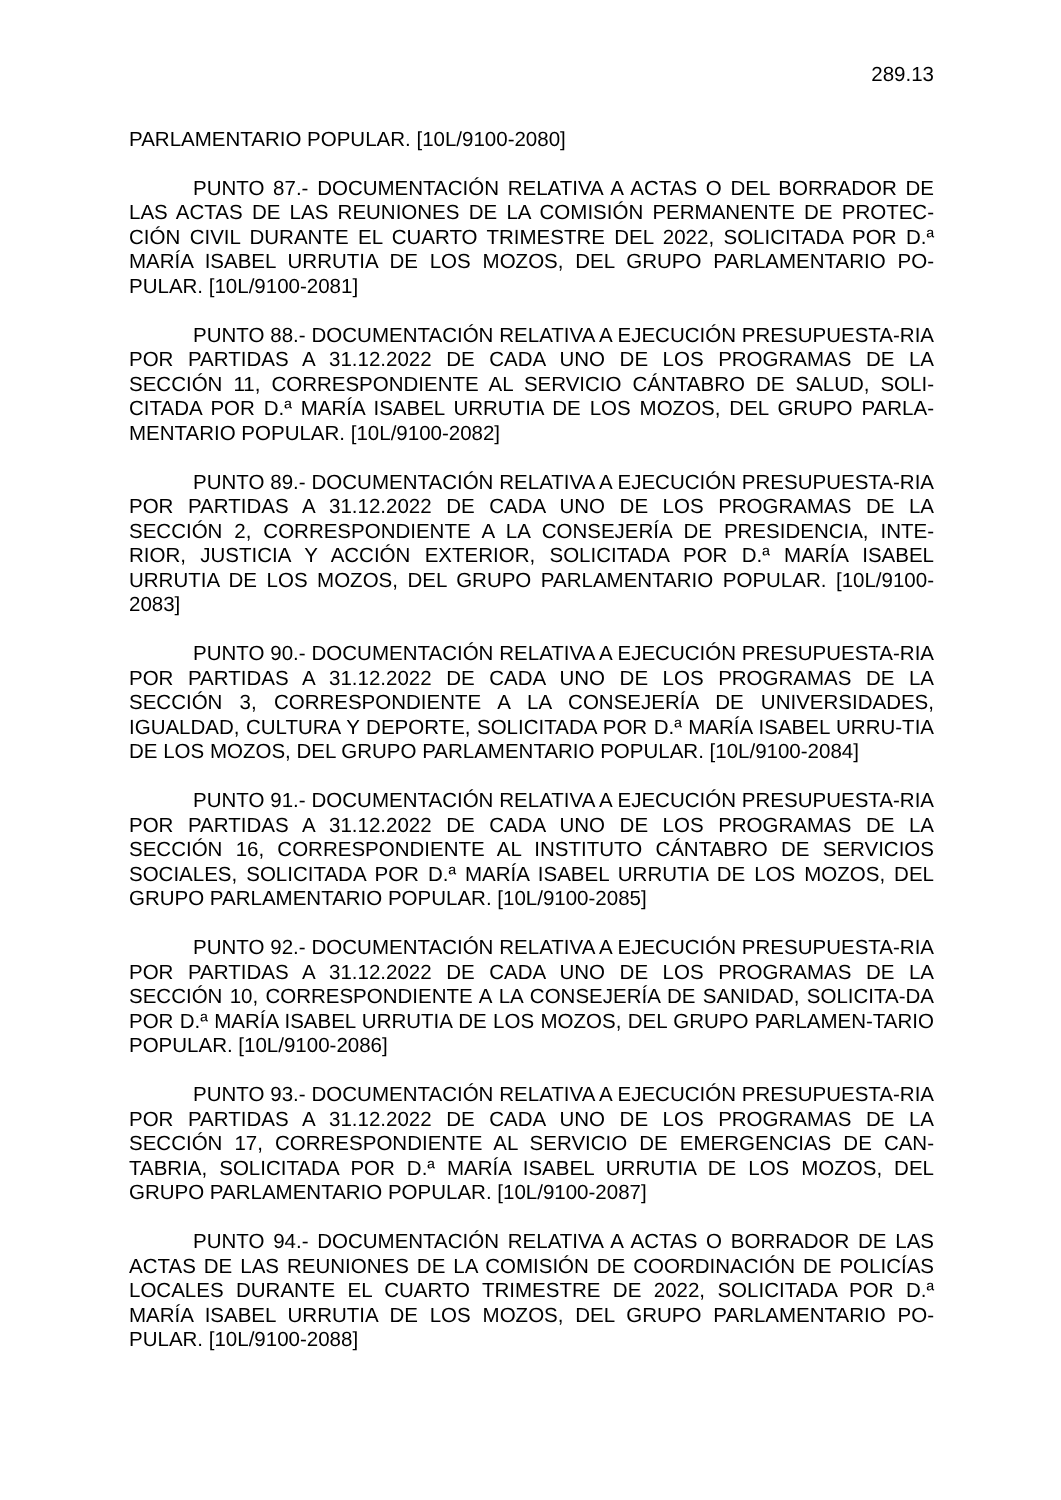289.13
PARLAMENTARIO POPULAR. [10L/9100-2080]
PUNTO 87.- DOCUMENTACIÓN RELATIVA A ACTAS O DEL BORRADOR DE LAS ACTAS DE LAS REUNIONES DE LA COMISIÓN PERMANENTE DE PROTEC-CIÓN CIVIL DURANTE EL CUARTO TRIMESTRE DEL 2022, SOLICITADA POR D.ª MARÍA ISABEL URRUTIA DE LOS MOZOS, DEL GRUPO PARLAMENTARIO PO-PULAR. [10L/9100-2081]
PUNTO 88.- DOCUMENTACIÓN RELATIVA A EJECUCIÓN PRESUPUESTA-RIA POR PARTIDAS A 31.12.2022 DE CADA UNO DE LOS PROGRAMAS DE LA SECCIÓN 11, CORRESPONDIENTE AL SERVICIO CÁNTABRO DE SALUD, SOLI-CITADA POR D.ª MARÍA ISABEL URRUTIA DE LOS MOZOS, DEL GRUPO PARLA-MENTARIO POPULAR. [10L/9100-2082]
PUNTO 89.- DOCUMENTACIÓN RELATIVA A EJECUCIÓN PRESUPUESTA-RIA POR PARTIDAS A 31.12.2022 DE CADA UNO DE LOS PROGRAMAS DE LA SECCIÓN 2, CORRESPONDIENTE A LA CONSEJERÍA DE PRESIDENCIA, INTE-RIOR, JUSTICIA Y ACCIÓN EXTERIOR, SOLICITADA POR D.ª MARÍA ISABEL URRUTIA DE LOS MOZOS, DEL GRUPO PARLAMENTARIO POPULAR. [10L/9100-2083]
PUNTO 90.- DOCUMENTACIÓN RELATIVA A EJECUCIÓN PRESUPUESTA-RIA POR PARTIDAS A 31.12.2022 DE CADA UNO DE LOS PROGRAMAS DE LA SECCIÓN 3, CORRESPONDIENTE A LA CONSEJERÍA DE UNIVERSIDADES, IGUALDAD, CULTURA Y DEPORTE, SOLICITADA POR D.ª MARÍA ISABEL URRU-TIA DE LOS MOZOS, DEL GRUPO PARLAMENTARIO POPULAR. [10L/9100-2084]
PUNTO 91.- DOCUMENTACIÓN RELATIVA A EJECUCIÓN PRESUPUESTA-RIA POR PARTIDAS A 31.12.2022 DE CADA UNO DE LOS PROGRAMAS DE LA SECCIÓN 16, CORRESPONDIENTE AL INSTITUTO CÁNTABRO DE SERVICIOS SOCIALES, SOLICITADA POR D.ª MARÍA ISABEL URRUTIA DE LOS MOZOS, DEL GRUPO PARLAMENTARIO POPULAR. [10L/9100-2085]
PUNTO 92.- DOCUMENTACIÓN RELATIVA A EJECUCIÓN PRESUPUESTA-RIA POR PARTIDAS A 31.12.2022 DE CADA UNO DE LOS PROGRAMAS DE LA SECCIÓN 10, CORRESPONDIENTE A LA CONSEJERÍA DE SANIDAD, SOLICITA-DA POR D.ª MARÍA ISABEL URRUTIA DE LOS MOZOS, DEL GRUPO PARLAMEN-TARIO POPULAR. [10L/9100-2086]
PUNTO 93.- DOCUMENTACIÓN RELATIVA A EJECUCIÓN PRESUPUESTA-RIA POR PARTIDAS A 31.12.2022 DE CADA UNO DE LOS PROGRAMAS DE LA SECCIÓN 17, CORRESPONDIENTE AL SERVICIO DE EMERGENCIAS DE CAN-TABRIA, SOLICITADA POR D.ª MARÍA ISABEL URRUTIA DE LOS MOZOS, DEL GRUPO PARLAMENTARIO POPULAR. [10L/9100-2087]
PUNTO 94.- DOCUMENTACIÓN RELATIVA A ACTAS O BORRADOR DE LAS ACTAS DE LAS REUNIONES DE LA COMISIÓN DE COORDINACIÓN DE POLICÍAS LOCALES DURANTE EL CUARTO TRIMESTRE DE 2022, SOLICITADA POR D.ª MARÍA ISABEL URRUTIA DE LOS MOZOS, DEL GRUPO PARLAMENTARIO PO-PULAR. [10L/9100-2088]